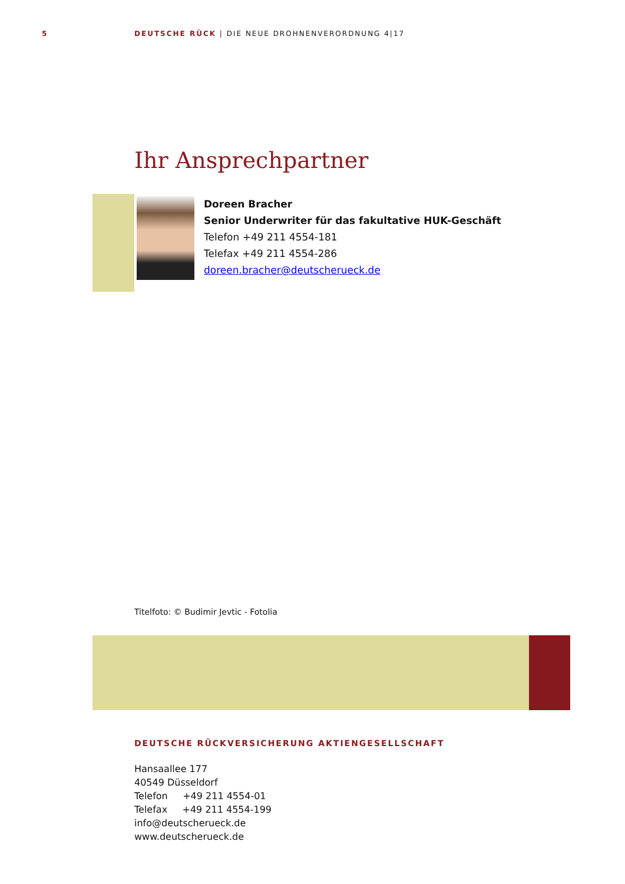5 DEUTSCHE RÜCK | DIE NEUE DROHNENVERORDNUNG 4|17
Ihr Ansprechpartner
Doreen Bracher
Senior Underwriter für das fakultative HUK-Geschäft
Telefon +49 211 4554-181
Telefax +49 211 4554-286
doreen.bracher@deutscherueck.de
Titelfoto: © Budimir Jevtic - Fotolia
DEUTSCHE RÜCKVERSICHERUNG AKTIENGESELLSCHAFT
Hansaallee 177
40549 Düsseldorf
Telefon +49 211 4554-01
Telefax +49 211 4554-199
info@deutscherueck.de
www.deutscherueck.de